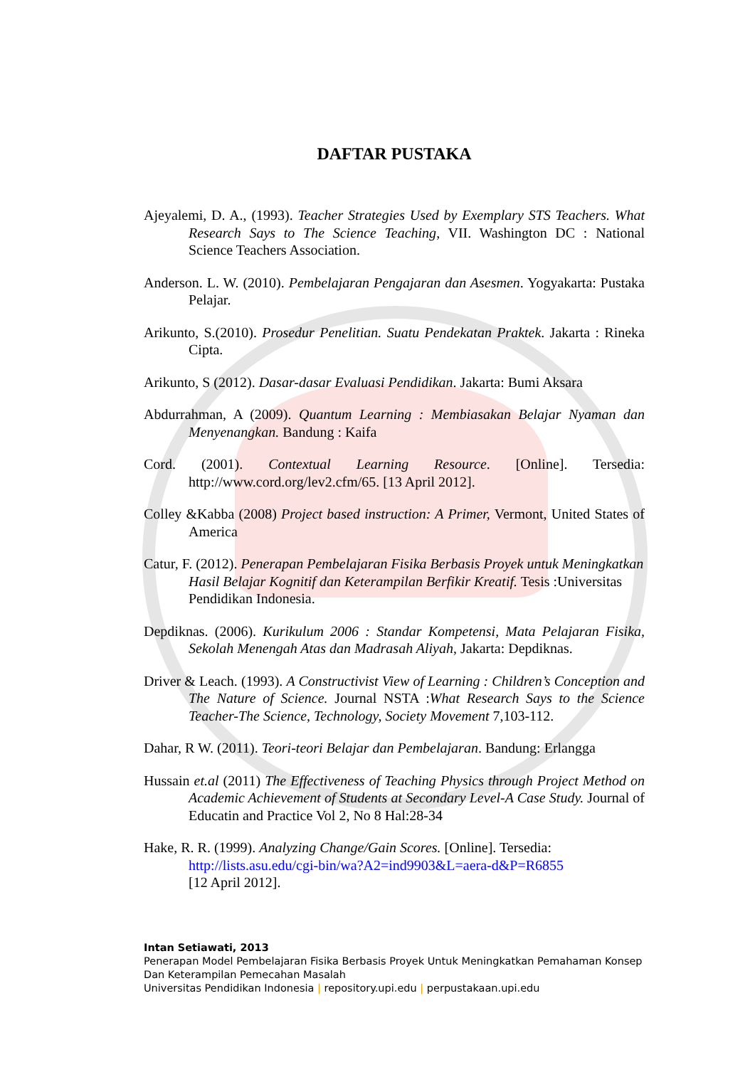DAFTAR PUSTAKA
Ajeyalemi, D. A., (1993). Teacher Strategies Used by Exemplary STS Teachers. What Research Says to The Science Teaching, VII. Washington DC : National Science Teachers Association.
Anderson. L. W. (2010). Pembelajaran Pengajaran dan Asesmen. Yogyakarta: Pustaka Pelajar.
Arikunto, S.(2010). Prosedur Penelitian. Suatu Pendekatan Praktek. Jakarta : Rineka Cipta.
Arikunto, S (2012). Dasar-dasar Evaluasi Pendidikan. Jakarta: Bumi Aksara
Abdurrahman, A (2009). Quantum Learning : Membiasakan Belajar Nyaman dan Menyenangkan. Bandung : Kaifa
Cord. (2001). Contextual Learning Resource. [Online]. Tersedia: http://www.cord.org/lev2.cfm/65. [13 April 2012].
Colley &Kabba (2008) Project based instruction: A Primer, Vermont, United States of America
Catur, F. (2012). Penerapan Pembelajaran Fisika Berbasis Proyek untuk Meningkatkan Hasil Belajar Kognitif dan Keterampilan Berfikir Kreatif. Tesis :Universitas Pendidikan Indonesia.
Depdiknas. (2006). Kurikulum 2006 : Standar Kompetensi, Mata Pelajaran Fisika, Sekolah Menengah Atas dan Madrasah Aliyah, Jakarta: Depdiknas.
Driver & Leach. (1993). A Constructivist View of Learning : Children’s Conception and The Nature of Science. Journal NSTA :What Research Says to the Science Teacher-The Science, Technology, Society Movement 7,103-112.
Dahar, R W. (2011). Teori-teori Belajar dan Pembelajaran. Bandung: Erlangga
Hussain et.al (2011) The Effectiveness of Teaching Physics through Project Method on Academic Achievement of Students at Secondary Level-A Case Study. Journal of Educatin and Practice Vol 2, No 8 Hal:28-34
Hake, R. R. (1999). Analyzing Change/Gain Scores. [Online]. Tersedia:
http://lists.asu.edu/cgi-bin/wa?A2=ind9903&L=aera-d&P=R6855
[12 April 2012].
Intan Setiawati, 2013
Penerapan Model Pembelajaran Fisika Berbasis Proyek Untuk Meningkatkan Pemahaman Konsep Dan Keterampilan Pemecahan Masalah
Universitas Pendidikan Indonesia | repository.upi.edu | perpustakaan.upi.edu